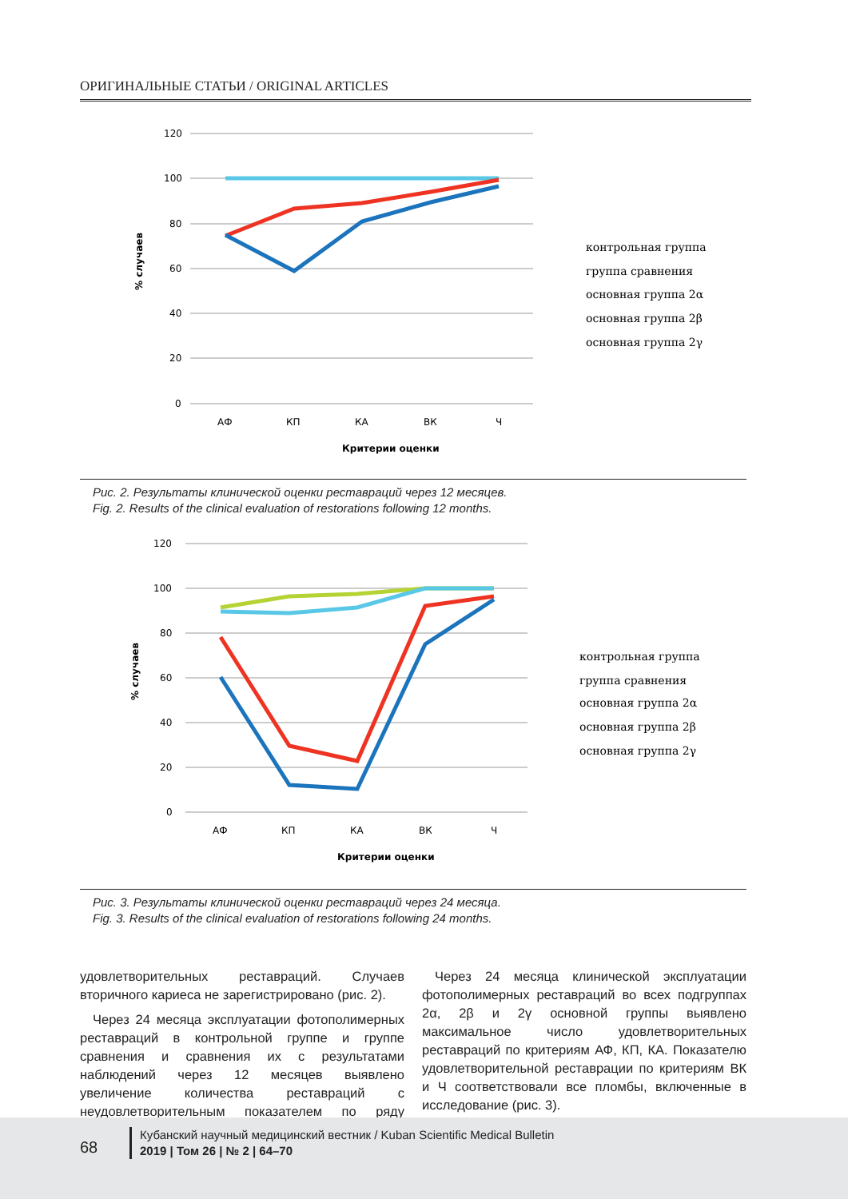ОРИГИНАЛЬНЫЕ СТАТЬИ / ORIGINAL ARTICLES
120
100
80
60
40
20
0
% случаев
АФ
КП
КА
ВК
Ч
Критерии оценки
контрольная группа
группа сравнения
основная группа 2α
основная группа 2β
основная группа 2γ
Рис. 2. Результаты клинической оценки реставраций через 12 месяцев.
Fig. 2. Results of the clinical evaluation of restorations following 12 months.
120
100
80
60
40
20
0
% случаев
АФ
КП
КА
ВК
Ч
Критерии оценки
контрольная группа
группа сравнения
основная группа 2α
основная группа 2β
основная группа 2γ
Рис. 3. Результаты клинической оценки реставраций через 24 месяца.
Fig. 3. Results of the clinical evaluation of restorations following 24 months.
удовлетворительных реставраций. Случаев вторичного кариеса не зарегистрировано (рис. 2).
Через 24 месяца эксплуатации фотополимерных реставраций в контрольной группе и группе сравнения и сравнения их с результатами наблюдений через 12 месяцев выявлено увеличение количества реставраций с неудовлетворительным показателем по ряду критериев.
Через 24 месяца клинической эксплуатации фотополимерных реставраций во всех подгруппах 2α, 2β и 2γ основной группы выявлено максимальное число удовлетворительных реставраций по критериям АФ, КП, КА. Показателю удовлетворительной реставрации по критериям ВК и Ч соответствовали все пломбы, включенные в исследование (рис. 3).
68
Кубанский научный медицинский вестник / Kuban Scientific Medical Bulletin
2019 | Том 26 | № 2 | 64–70